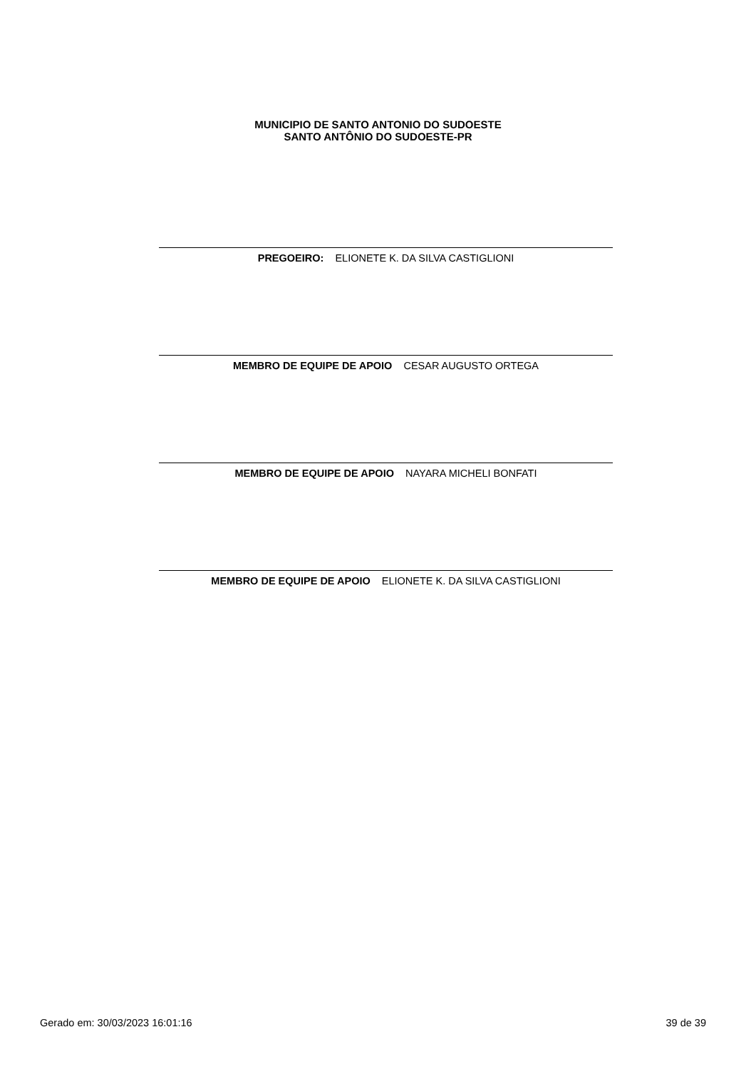MUNICIPIO DE SANTO ANTONIO DO SUDOESTE
SANTO ANTÔNIO DO SUDOESTE-PR
PREGOEIRO: ELIONETE K. DA SILVA CASTIGLIONI
MEMBRO DE EQUIPE DE APOIO CESAR AUGUSTO ORTEGA
MEMBRO DE EQUIPE DE APOIO NAYARA MICHELI BONFATI
MEMBRO DE EQUIPE DE APOIO ELIONETE K. DA SILVA CASTIGLIONI
Gerado em: 30/03/2023 16:01:16 39 de 39